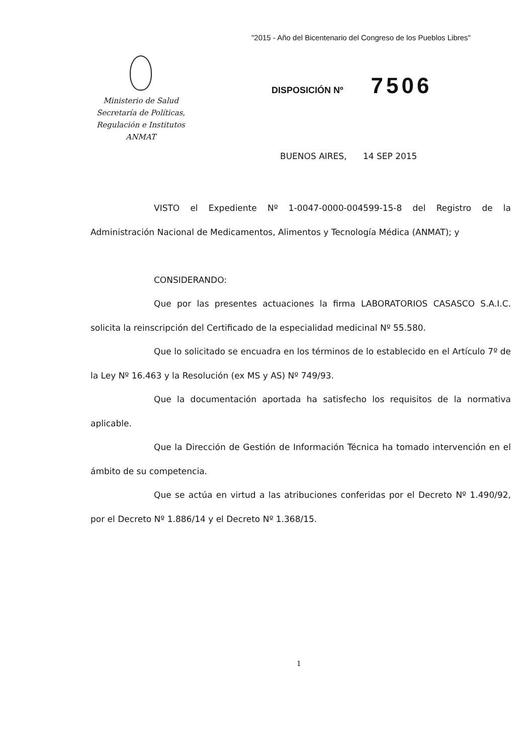"2015 - Año del Bicentenario del Congreso de los Pueblos Libres"
Ministerio de Salud
Secretaría de Políticas,
Regulación e Institutos
ANMAT
DISPOSICIÓN Nº 7506
BUENOS AIRES, 14 SEP 2015
VISTO el Expediente Nº 1-0047-0000-004599-15-8 del Registro de la Administración Nacional de Medicamentos, Alimentos y Tecnología Médica (ANMAT); y
CONSIDERANDO:
Que por las presentes actuaciones la firma LABORATORIOS CASASCO S.A.I.C. solicita la reinscripción del Certificado de la especialidad medicinal Nº 55.580.
Que lo solicitado se encuadra en los términos de lo establecido en el Artículo 7º de la Ley Nº 16.463 y la Resolución (ex MS y AS) Nº 749/93.
Que la documentación aportada ha satisfecho los requisitos de la normativa aplicable.
Que la Dirección de Gestión de Información Técnica ha tomado intervención en el ámbito de su competencia.
Que se actúa en virtud a las atribuciones conferidas por el Decreto Nº 1.490/92, por el Decreto Nº 1.886/14 y el Decreto Nº 1.368/15.
1